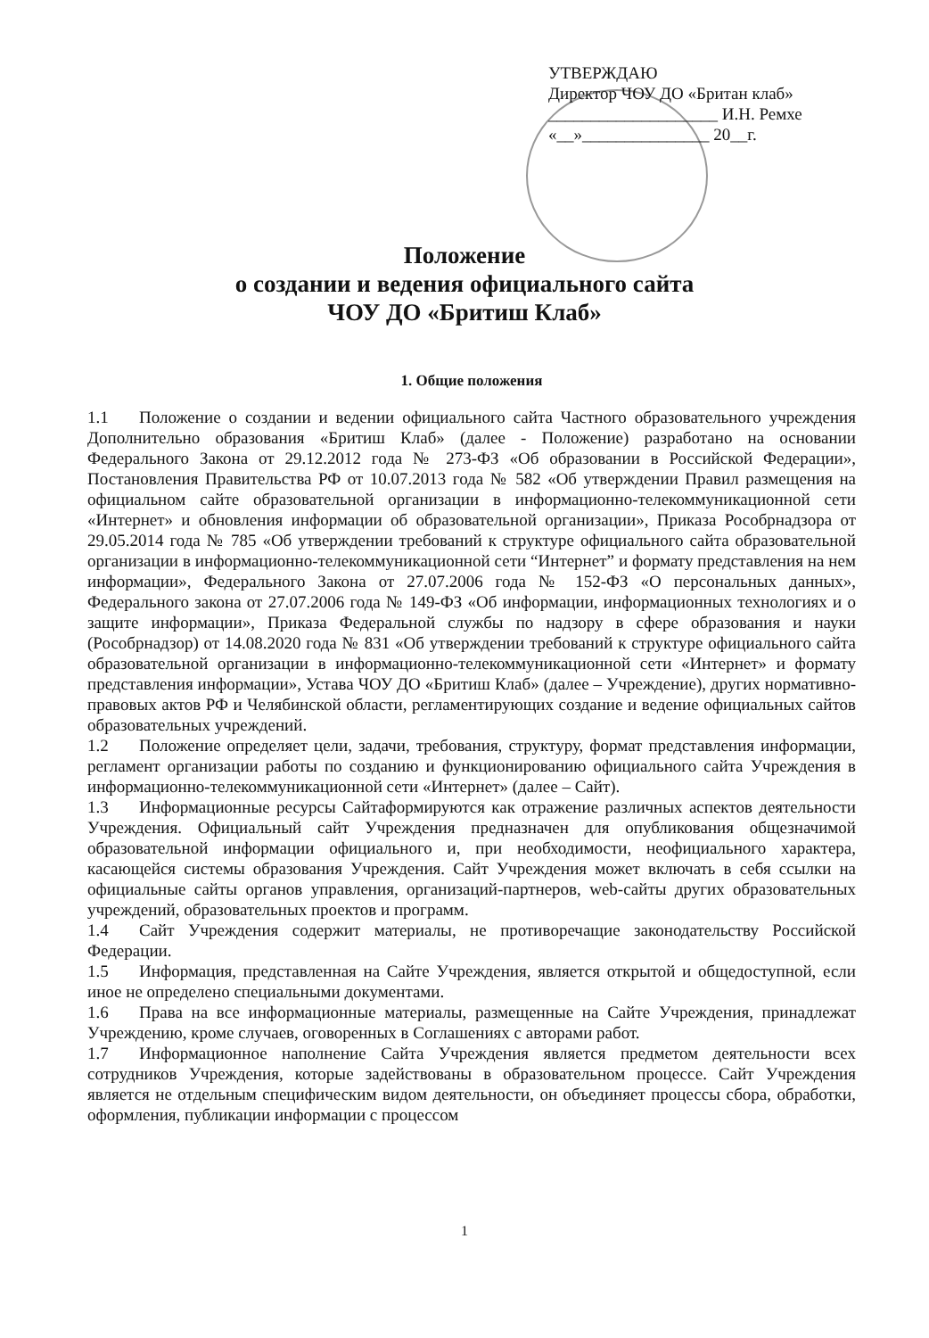УТВЕРЖДАЮ
Директор ЧОУ ДО «Британ клаб»
____________________ И.Н. Ремхе
«__»_______________ 20__г.
Положение
о создании и ведения официального сайта
ЧОУ ДО «Бритиш Клаб»
1. Общие положения
1.1 Положение о создании и ведении официального сайта Частного образовательного учреждения Дополнительно образования «Бритиш Клаб» (далее - Положение) разработано на основании Федерального Закона от 29.12.2012 года № 273-ФЗ «Об образовании в Российской Федерации», Постановления Правительства РФ от 10.07.2013 года № 582 «Об утверждении Правил размещения на официальном сайте образовательной организации в информационно-телекоммуникационной сети «Интернет» и обновления информации об образовательной организации», Приказа Рособрнадзора от 29.05.2014 года № 785 «Об утверждении требований к структуре официального сайта образовательной организации в информационно-телекоммуникационной сети “Интернет” и формату представления на нем информации», Федерального Закона от 27.07.2006 года № 152-ФЗ «О персональных данных», Федерального закона от 27.07.2006 года № 149-ФЗ «Об информации, информационных технологиях и о защите информации», Приказа Федеральной службы по надзору в сфере образования и науки (Рособрнадзор) от 14.08.2020 года № 831 «Об утверждении требований к структуре официального сайта образовательной организации в информационно-телекоммуникационной сети «Интернет» и формату представления информации», Устава ЧОУ ДО «Бритиш Клаб» (далее – Учреждение), других нормативно-правовых актов РФ и Челябинской области, регламентирующих создание и ведение официальных сайтов образовательных учреждений.
1.2 Положение определяет цели, задачи, требования, структуру, формат представления информации, регламент организации работы по созданию и функционированию официального сайта Учреждения в информационно-телекоммуникационной сети «Интернет» (далее – Сайт).
1.3 Информационные ресурсы Сайтаформируются как отражение различных аспектов деятельности Учреждения. Официальный сайт Учреждения предназначен для опубликования общезначимой образовательной информации официального и, при необходимости, неофициального характера, касающейся системы образования Учреждения. Сайт Учреждения может включать в себя ссылки на официальные сайты органов управления, организаций-партнеров, web-сайты других образовательных учреждений, образовательных проектов и программ.
1.4 Сайт Учреждения содержит материалы, не противоречащие законодательству Российской Федерации.
1.5 Информация, представленная на Сайте Учреждения, является открытой и общедоступной, если иное не определено специальными документами.
1.6 Права на все информационные материалы, размещенные на Сайте Учреждения, принадлежат Учреждению, кроме случаев, оговоренных в Соглашениях с авторами работ.
1.7 Информационное наполнение Сайта Учреждения является предметом деятельности всех сотрудников Учреждения, которые задействованы в образовательном процессе. Сайт Учреждения является не отдельным специфическим видом деятельности, он объединяет процессы сбора, обработки, оформления, публикации информации с процессом
1